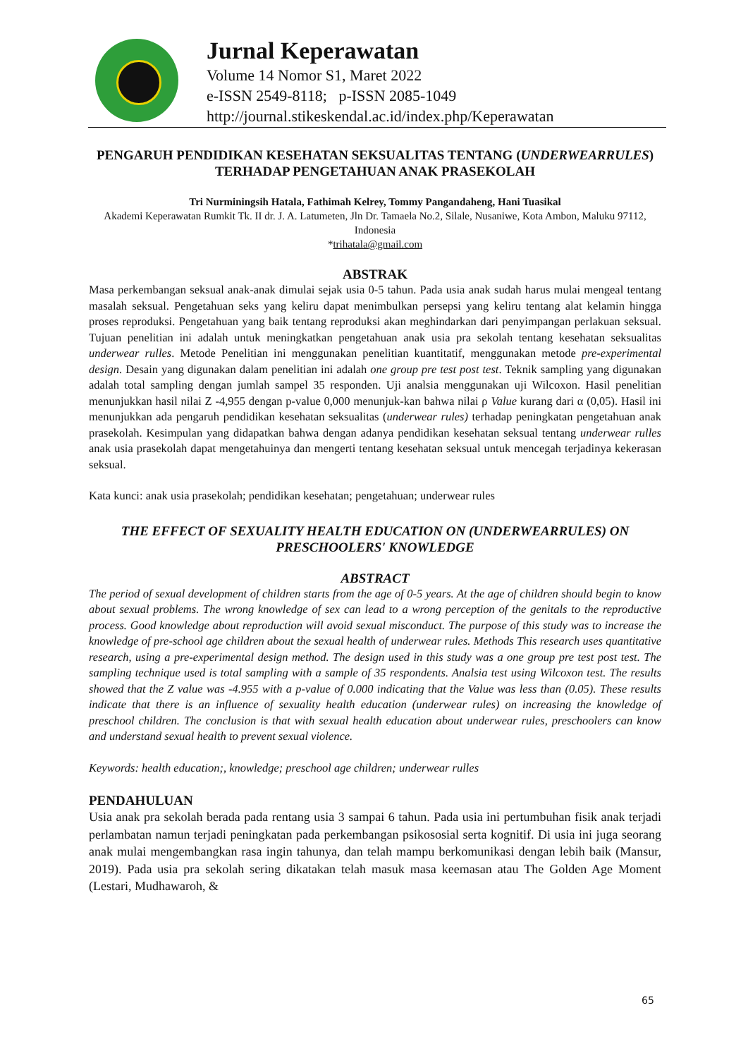Jurnal Keperawatan
Volume 14 Nomor S1, Maret 2022
e-ISSN 2549-8118; p-ISSN 2085-1049
http://journal.stikeskendal.ac.id/index.php/Keperawatan
PENGARUH PENDIDIKAN KESEHATAN SEKSUALITAS TENTANG (UNDERWEARRULES) TERHADAP PENGETAHUAN ANAK PRASEKOLAH
Tri Nurminingsih Hatala, Fathimah Kelrey, Tommy Pangandaheng, Hani Tuasikal
Akademi Keperawatan Rumkit Tk. II dr. J. A. Latumeten, Jln Dr. Tamaela No.2, Silale, Nusaniwe, Kota Ambon, Maluku 97112, Indonesia
*trihatala@gmail.com
ABSTRAK
Masa perkembangan seksual anak-anak dimulai sejak usia 0-5 tahun. Pada usia anak sudah harus mulai mengeal tentang masalah seksual. Pengetahuan seks yang keliru dapat menimbulkan persepsi yang keliru tentang alat kelamin hingga proses reproduksi. Pengetahuan yang baik tentang reproduksi akan meghindarkan dari penyimpangan perlakuan seksual. Tujuan penelitian ini adalah untuk meningkatkan pengetahuan anak usia pra sekolah tentang kesehatan seksualitas underwear rulles. Metode Penelitian ini menggunakan penelitian kuantitatif, menggunakan metode pre-experimental design. Desain yang digunakan dalam penelitian ini adalah one group pre test post test. Teknik sampling yang digunakan adalah total sampling dengan jumlah sampel 35 responden. Uji analsia menggunakan uji Wilcoxon. Hasil penelitian menunjukkan hasil nilai Z -4,955 dengan p-value 0,000 menunjuk-kan bahwa nilai ρ Value kurang dari α (0,05). Hasil ini menunjukkan ada pengaruh pendidikan kesehatan seksualitas (underwear rules) terhadap peningkatan pengetahuan anak prasekolah. Kesimpulan yang didapatkan bahwa dengan adanya pendidikan kesehatan seksual tentang underwear rulles anak usia prasekolah dapat mengetahuinya dan mengerti tentang kesehatan seksual untuk mencegah terjadinya kekerasan seksual.
Kata kunci: anak usia prasekolah; pendidikan kesehatan; pengetahuan; underwear rules
THE EFFECT OF SEXUALITY HEALTH EDUCATION ON (UNDERWEARRULES) ON PRESCHOOLERS' KNOWLEDGE
ABSTRACT
The period of sexual development of children starts from the age of 0-5 years. At the age of children should begin to know about sexual problems. The wrong knowledge of sex can lead to a wrong perception of the genitals to the reproductive process. Good knowledge about reproduction will avoid sexual misconduct. The purpose of this study was to increase the knowledge of pre-school age children about the sexual health of underwear rules. Methods This research uses quantitative research, using a pre-experimental design method. The design used in this study was a one group pre test post test. The sampling technique used is total sampling with a sample of 35 respondents. Analsia test using Wilcoxon test. The results showed that the Z value was -4.955 with a p-value of 0.000 indicating that the Value was less than (0.05). These results indicate that there is an influence of sexuality health education (underwear rules) on increasing the knowledge of preschool children. The conclusion is that with sexual health education about underwear rules, preschoolers can know and understand sexual health to prevent sexual violence.
Keywords: health education;, knowledge; preschool age children; underwear rulles
PENDAHULUAN
Usia anak pra sekolah berada pada rentang usia 3 sampai 6 tahun. Pada usia ini pertumbuhan fisik anak terjadi perlambatan namun terjadi peningkatan pada perkembangan psikososial serta kognitif. Di usia ini juga seorang anak mulai mengembangkan rasa ingin tahunya, dan telah mampu berkomunikasi dengan lebih baik (Mansur, 2019). Pada usia pra sekolah sering dikatakan telah masuk masa keemasan atau The Golden Age Moment (Lestari, Mudhawaroh, &
65